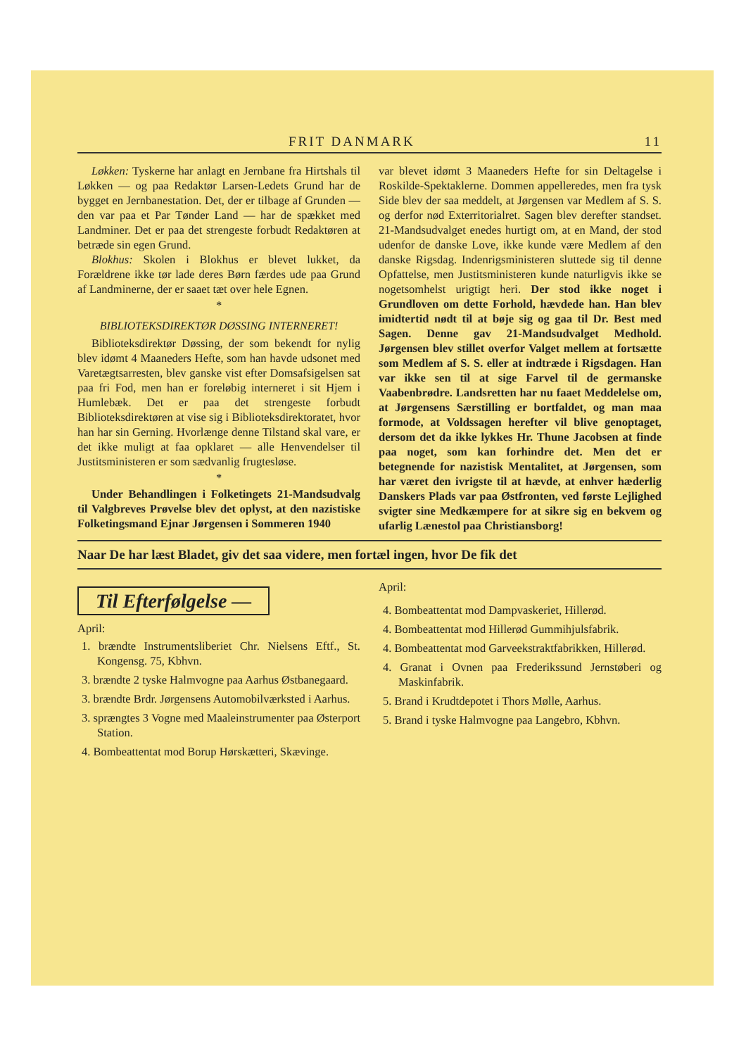FRIT DANMARK 11
Løkken: Tyskerne har anlagt en Jernbane fra Hirtshals til Løkken — og paa Redaktør Larsen-Ledets Grund har de bygget en Jernbanestation. Det, der er tilbage af Grunden — den var paa et Par Tønder Land — har de spækket med Landminer. Det er paa det strengeste forbudt Redaktøren at betræde sin egen Grund.
Blokhus: Skolen i Blokhus er blevet lukket, da Forældrene ikke tør lade deres Børn færdes ude paa Grund af Landminerne, der er saaet tæt over hele Egnen.
*
BIBLIOTEKSDIREKTØR DØSSING INTERNERET!
Biblioteksdirektør Døssing, der som bekendt for nylig blev idømt 4 Maaneders Hefte, som han havde udsonet med Varetægtsarresten, blev ganske vist efter Domsafsigelsen sat paa fri Fod, men han er foreløbig interneret i sit Hjem i Humlebæk. Det er paa det strengeste forbudt Biblioteksdirektøren at vise sig i Biblioteksdirektoratet, hvor han har sin Gerning. Hvorlænge denne Tilstand skal vare, er det ikke muligt at faa opklaret — alle Henvendelser til Justitsministeren er som sædvanlig frugtesløse.
*
Under Behandlingen i Folketingets 21-Mandsudvalg til Valgbreves Prøvelse blev det oplyst, at den nazistiske Folketingsmand Ejnar Jørgensen i Sommeren 1940
var blevet idømt 3 Maaneders Hefte for sin Deltagelse i Roskilde-Spektaklerne. Dommen appelleredes, men fra tysk Side blev der saa meddelt, at Jørgensen var Medlem af S. S. og derfor nød Exterritorialret. Sagen blev derefter standset. 21-Mandsudvalget enedes hurtigt om, at en Mand, der stod udenfor de danske Love, ikke kunde være Medlem af den danske Rigsdag. Indenrigsministeren sluttede sig til denne Opfattelse, men Justitsministeren kunde naturligvis ikke se nogetsomhelst urigtigt heri. Der stod ikke noget i Grundloven om dette Forhold, hævdede han. Han blev imidtertid nødt til at bøje sig og gaa til Dr. Best med Sagen. Denne gav 21-Mandsudvalget Medhold. Jørgensen blev stillet overfor Valget mellem at fortsætte som Medlem af S. S. eller at indtræde i Rigsdagen. Han var ikke sen til at sige Farvel til de germanske Vaabenbrødre. Landsretten har nu faaet Meddelelse om, at Jørgensens Særstilling er bortfaldet, og man maa formode, at Voldssagen herefter vil blive genoptaget, dersom det da ikke lykkes Hr. Thune Jacobsen at finde paa noget, som kan forhindre det. Men det er betegnende for nazistisk Mentalitet, at Jørgensen, som har været den ivrigste til at hævde, at enhver hæderlig Danskers Plads var paa Østfronten, ved første Lejlighed svigter sine Medkæmpere for at sikre sig en bekvem og ufarlig Lænestol paa Christiansborg!
Naar De har læst Bladet, giv det saa videre, men fortæl ingen, hvor De fik det
Til Efterfølgelse —
April:
1. brændte Instrumentsliberiet Chr. Nielsens Eftf., St. Kongensg. 75, Kbhvn.
3. brændte 2 tyske Halmvogne paa Aarhus Østbanegaard.
3. brændte Brdr. Jørgensens Automobilværksted i Aarhus.
3. sprængtes 3 Vogne med Maaleinstrumenter paa Østerport Station.
4. Bombeattentat mod Borup Hørskætteri, Skævinge.
April:
4. Bombeattentat mod Dampvaskeriet, Hillerød.
4. Bombeattentat mod Hillerød Gummihjulsfabrik.
4. Bombeattentat mod Garveekstraktfabrikken, Hillerød.
4. Granat i Ovnen paa Frederikssund Jernstøberi og Maskinfabrik.
5. Brand i Krudtdepotet i Thors Mølle, Aarhus.
5. Brand i tyske Halmvogne paa Langebro, Kbhvn.